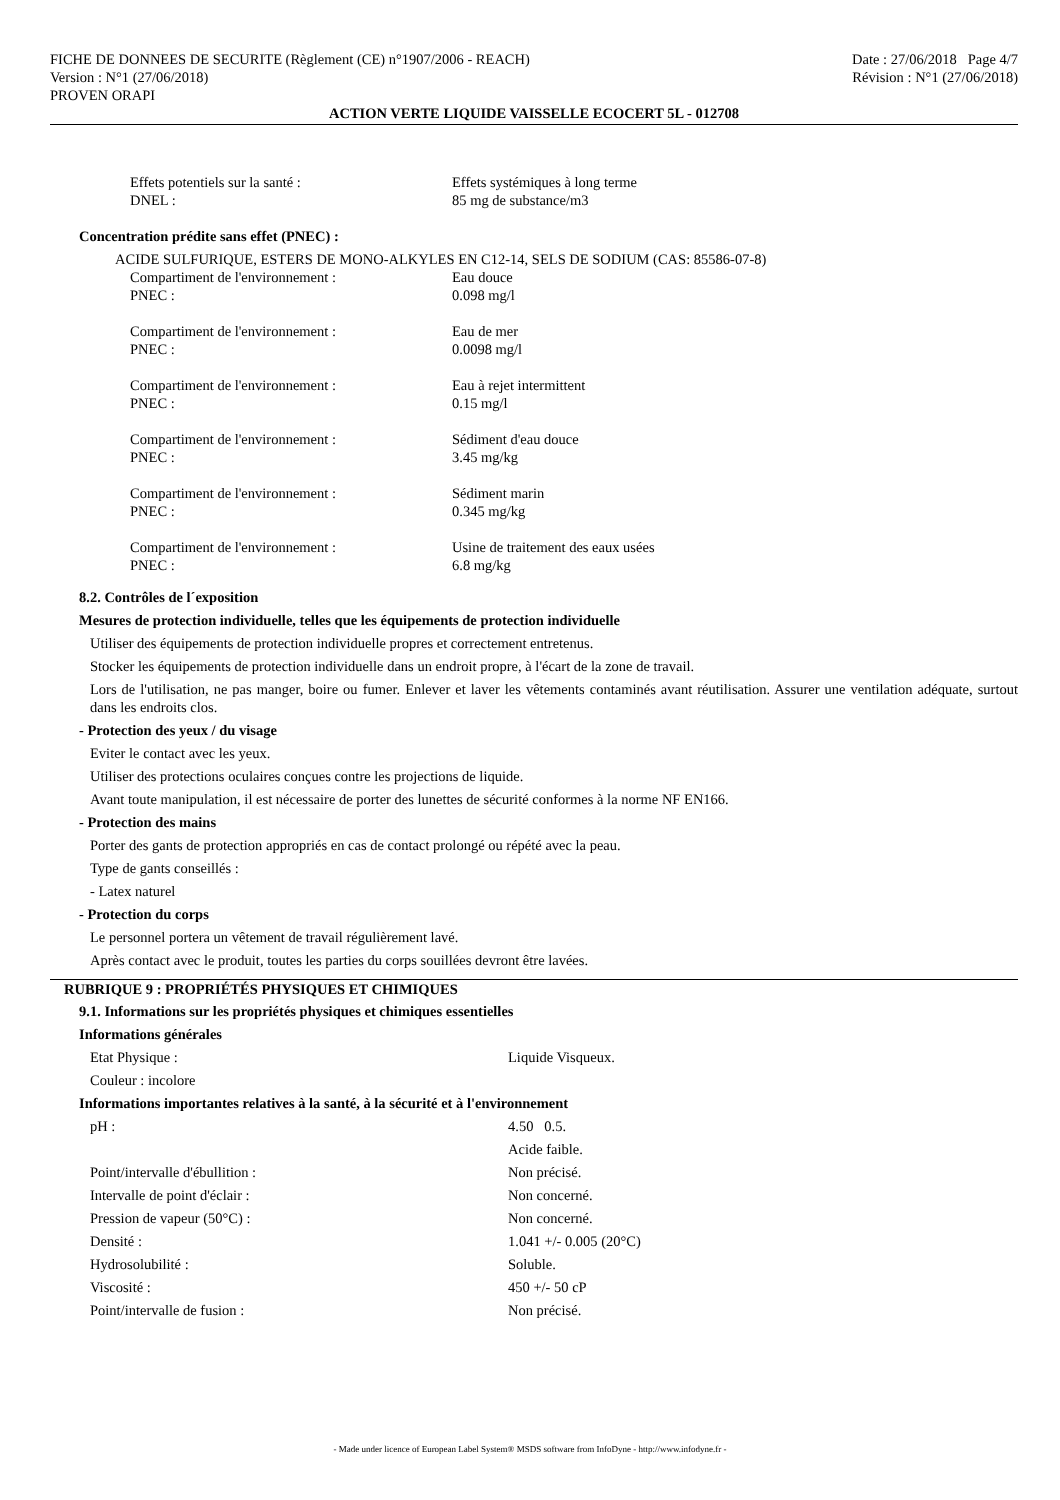FICHE DE DONNEES DE SECURITE (Règlement (CE) n°1907/2006 - REACH)
Version : N°1 (27/06/2018)
PROVEN ORAPI
Date : 27/06/2018 Page 4/7
Révision : N°1 (27/06/2018)
ACTION VERTE LIQUIDE VAISSELLE ECOCERT 5L - 012708
| Effets potentiels sur la santé : | Effets systémiques à long terme |
| DNEL : | 85 mg de substance/m3 |
Concentration prédite sans effet (PNEC) :
ACIDE SULFURIQUE, ESTERS DE MONO-ALKYLES EN C12-14, SELS DE SODIUM (CAS: 85586-07-8)
| Compartiment de l'environnement : | Eau douce |
| PNEC : | 0.098 mg/l |
| Compartiment de l'environnement : | Eau de mer |
| PNEC : | 0.0098 mg/l |
| Compartiment de l'environnement : | Eau à rejet intermittent |
| PNEC : | 0.15 mg/l |
| Compartiment de l'environnement : | Sédiment d'eau douce |
| PNEC : | 3.45 mg/kg |
| Compartiment de l'environnement : | Sédiment marin |
| PNEC : | 0.345 mg/kg |
| Compartiment de l'environnement : | Usine de traitement des eaux usées |
| PNEC : | 6.8 mg/kg |
8.2. Contrôles de l´exposition
Mesures de protection individuelle, telles que les équipements de protection individuelle
Utiliser des équipements de protection individuelle propres et correctement entretenus.
Stocker les équipements de protection individuelle dans un endroit propre, à l'écart de la zone de travail.
Lors de l'utilisation, ne pas manger, boire ou fumer. Enlever et laver les vêtements contaminés avant réutilisation. Assurer une ventilation adéquate, surtout dans les endroits clos.
- Protection des yeux / du visage
Eviter le contact avec les yeux.
Utiliser des protections oculaires conçues contre les projections de liquide.
Avant toute manipulation, il est nécessaire de porter des lunettes de sécurité conformes à la norme NF EN166.
- Protection des mains
Porter des gants de protection appropriés en cas de contact prolongé ou répété avec la peau.
Type de gants conseillés :
- Latex naturel
- Protection du corps
Le personnel portera un vêtement de travail régulièrement lavé.
Après contact avec le produit, toutes les parties du corps souillées devront être lavées.
RUBRIQUE 9 : PROPRIÉTÉS PHYSIQUES ET CHIMIQUES
9.1. Informations sur les propriétés physiques et chimiques essentielles
Informations générales
| Etat Physique : | Liquide Visqueux. |
| Couleur : incolore | |
Informations importantes relatives à la santé, à la sécurité et à l'environnement
| pH : | 4.50 0.5. |
| | Acide faible. |
| Point/intervalle d'ébullition : | Non précisé. |
| Intervalle de point d'éclair : | Non concerné. |
| Pression de vapeur (50°C) : | Non concerné. |
| Densité : | 1.041 +/- 0.005 (20°C) |
| Hydrosolubilité : | Soluble. |
| Viscosité : | 450 +/- 50 cP |
| Point/intervalle de fusion : | Non précisé. |
- Made under licence of European Label System® MSDS software from InfoDyne - http://www.infodyne.fr -